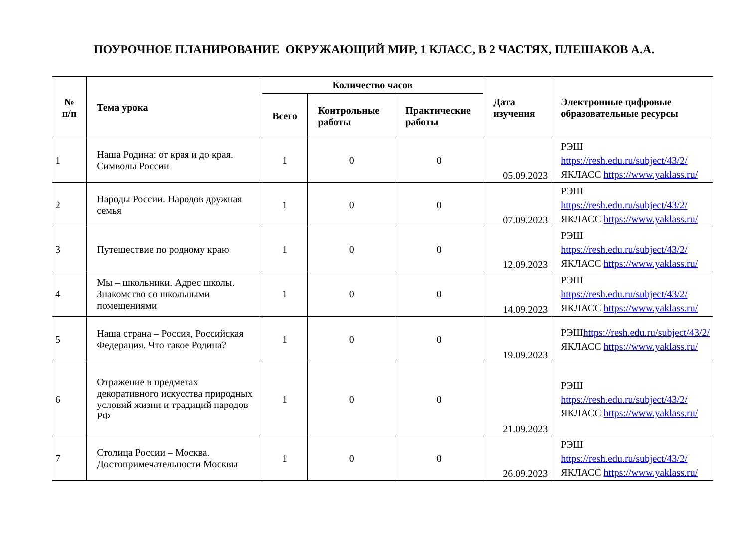ПОУРОЧНОЕ ПЛАНИРОВАНИЕ ОКРУЖАЮЩИЙ МИР, 1 КЛАСС, В 2 ЧАСТЯХ, ПЛЕШАКОВ А.А.
| № п/п | Тема урока | Количество часов | | | Дата изучения | Электронные цифровые образовательные ресурсы |
| --- | --- | --- | --- | --- | --- | --- |
| | | Всего | Контрольные работы | Практические работы | | |
| 1 | Наша Родина: от края и до края. Символы России | 1 | 0 | 0 | 05.09.2023 | РЭШ https://resh.edu.ru/subject/43/2/ ЯКЛАСС https://www.yaklass.ru/ |
| 2 | Народы России. Народов дружная семья | 1 | 0 | 0 | 07.09.2023 | РЭШ https://resh.edu.ru/subject/43/2/ ЯКЛАСС https://www.yaklass.ru/ |
| 3 | Путешествие по родному краю | 1 | 0 | 0 | 12.09.2023 | РЭШ https://resh.edu.ru/subject/43/2/ ЯКЛАСС https://www.yaklass.ru/ |
| 4 | Мы – школьники. Адрес школы. Знакомство со школьными помещениями | 1 | 0 | 0 | 14.09.2023 | РЭШ https://resh.edu.ru/subject/43/2/ ЯКЛАСС https://www.yaklass.ru/ |
| 5 | Наша страна – Россия, Российская Федерация. Что такое Родина? | 1 | 0 | 0 | 19.09.2023 | РЭШ https://resh.edu.ru/subject/43/2/ ЯКЛАСС https://www.yaklass.ru/ |
| 6 | Отражение в предметах декоративного искусства природных условий жизни и традиций народов РФ | 1 | 0 | 0 | 21.09.2023 | РЭШ https://resh.edu.ru/subject/43/2/ ЯКЛАСС https://www.yaklass.ru/ |
| 7 | Столица России – Москва. Достопримечательности Москвы | 1 | 0 | 0 | 26.09.2023 | РЭШ https://resh.edu.ru/subject/43/2/ ЯКЛАСС https://www.yaklass.ru/ |